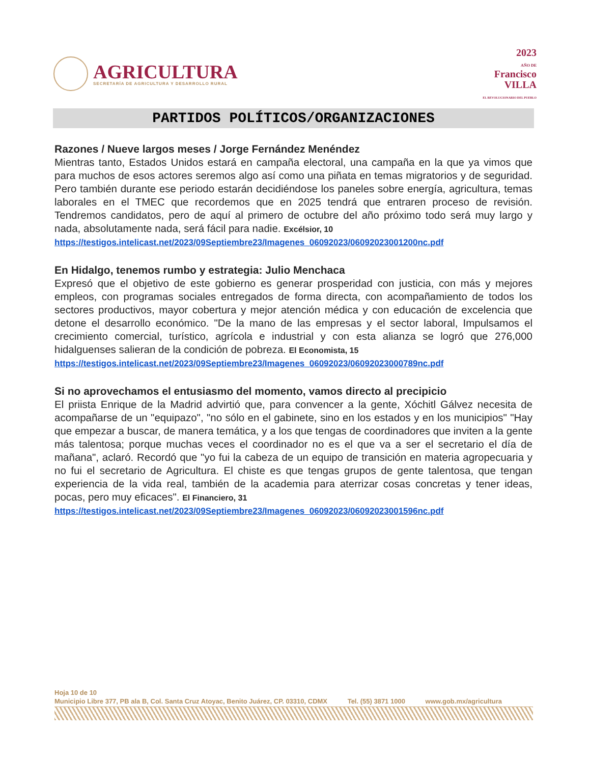AGRICULTURA
SECRETARÍA DE AGRICULTURA Y DESARROLLO RURAL
2023
AÑO DE
Francisco
VILLA
EL REVOLUCIONARIO DEL PUEBLO
PARTIDOS POLÍTICOS/ORGANIZACIONES
Razones / Nueve largos meses / Jorge Fernández Menéndez
Mientras tanto, Estados Unidos estará en campaña electoral, una campaña en la que ya vimos que para muchos de esos actores seremos algo así como una piñata en temas migratorios y de seguridad. Pero también durante ese periodo estarán decidiéndose los paneles sobre energía, agricultura, temas laborales en el TMEC que recordemos que en 2025 tendrá que entraren proceso de revisión. Tendremos candidatos, pero de aquí al primero de octubre del año próximo todo será muy largo y nada, absolutamente nada, será fácil para nadie. Excélsior, 10
https://testigos.intelicast.net/2023/09Septiembre23/Imagenes_06092023/06092023001200nc.pdf
En Hidalgo, tenemos rumbo y estrategia: Julio Menchaca
Expresó que el objetivo de este gobierno es generar prosperidad con justicia, con más y mejores empleos, con programas sociales entregados de forma directa, con acompañamiento de todos los sectores productivos, mayor cobertura y mejor atención médica y con educación de excelencia que detone el desarrollo económico. "De la mano de las empresas y el sector laboral, Impulsamos el crecimiento comercial, turístico, agrícola e industrial y con esta alianza se logró que 276,000 hidalguenses salieran de la condición de pobreza. El Economista, 15
https://testigos.intelicast.net/2023/09Septiembre23/Imagenes_06092023/06092023000789nc.pdf
Si no aprovechamos el entusiasmo del momento, vamos directo al precipicio
El priista Enrique de la Madrid advirtió que, para convencer a la gente, Xóchitl Gálvez necesita de acompañarse de un "equipazo", "no sólo en el gabinete, sino en los estados y en los municipios" "Hay que empezar a buscar, de manera temática, y a los que tengas de coordinadores que inviten a la gente más talentosa; porque muchas veces el coordinador no es el que va a ser el secretario el día de mañana", aclaró. Recordó que "yo fui la cabeza de un equipo de transición en materia agropecuaria y no fui el secretario de Agricultura. El chiste es que tengas grupos de gente talentosa, que tengan experiencia de la vida real, también de la academia para aterrizar cosas concretas y tener ideas, pocas, pero muy eficaces". El Financiero, 31
https://testigos.intelicast.net/2023/09Septiembre23/Imagenes_06092023/06092023001596nc.pdf
Hoja 10 de 10
Municipio Libre 377, PB ala B, Col. Santa Cruz Atoyac, Benito Juárez, CP. 03310, CDMX Tel. (55) 3871 1000 www.gob.mx/agricultura